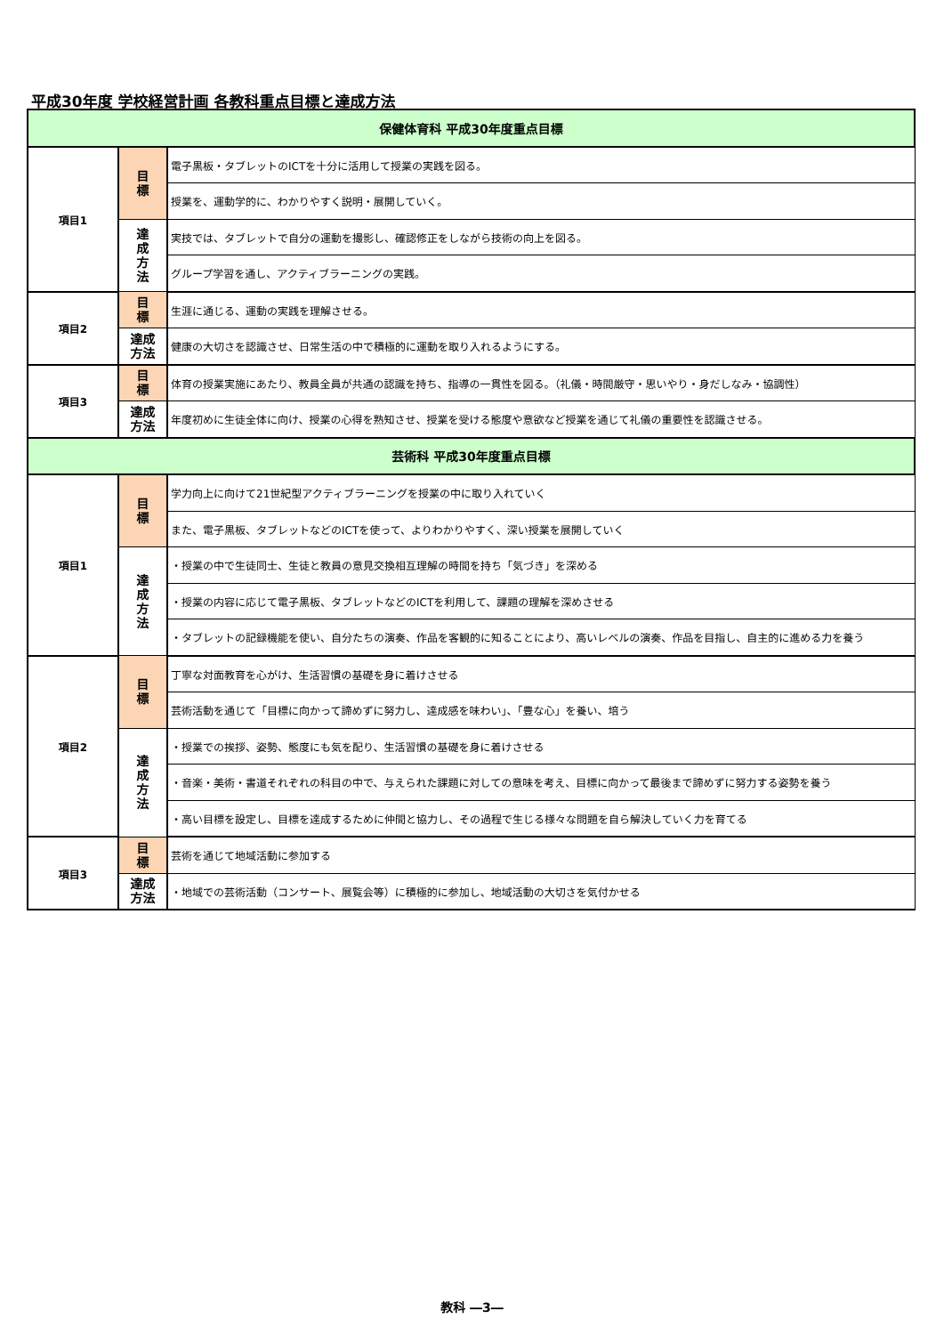平成30年度 学校経営計画 各教科重点目標と達成方法
| 保健体育科 平成30年度重点目標 | | |
| --- | --- | --- |
| 項目1 | 目 標 | 電子黒板・タブレットのICTを十分に活用して授業の実践を図る。 |
| | | 授業を、運動学的に、わかりやすく説明・展開していく。 |
| | 達 成 方 法 | 実技では、タブレットで自分の運動を撮影し、確認修正をしながら技術の向上を図る。 |
| | | グループ学習を通し、アクティブラーニングの実践。 |
| 項目2 | 目 標 | 生涯に通じる、運動の実践を理解させる。 |
| | 達成 方法 | 健康の大切さを認識させ、日常生活の中で積極的に運動を取り入れるようにする。 |
| 項目3 | 目 標 | 体育の授業実施にあたり、教員全員が共通の認識を持ち、指導の一貫性を図る。（礼儀・時間厳守・思いやり・身だしなみ・協調性） |
| | 達成 方法 | 年度初めに生徒全体に向け、授業の心得を熟知させ、授業を受ける態度や意欲など授業を通じて礼儀の重要性を認識させる。 |
| 芸術科 平成30年度重点目標 | | |
| 項目1 | 目 標 | 学力向上に向けて21世紀型アクティブラーニングを授業の中に取り入れていく |
| | | また、電子黒板、タブレットなどのICTを使って、よりわかりやすく、深い授業を展開していく |
| | 達 成 方 法 | ・授業の中で生徒同士、生徒と教員の意見交換相互理解の時間を持ち「気づき」を深める |
| | | ・授業の内容に応じて電子黒板、タブレットなどのICTを利用して、課題の理解を深めさせる |
| | | ・タブレットの記録機能を使い、自分たちの演奏、作品を客観的に知ることにより、高いレベルの演奏、作品を目指し、自主的に進める力を養う |
| 項目2 | 目 標 | 丁寧な対面教育を心がけ、生活習慣の基礎を身に着けさせる |
| | | 芸術活動を通じて「目標に向かって諦めずに努力し、達成感を味わい」、「豊な心」を養い、培う |
| | 達 成 方 法 | ・授業での挨拶、姿勢、態度にも気を配り、生活習慣の基礎を身に着けさせる |
| | | ・音楽・美術・書道それぞれの科目の中で、与えられた課題に対しての意味を考え、目標に向かって最後まで諦めずに努力する姿勢を養う |
| | | ・高い目標を設定し、目標を達成するために仲間と協力し、その過程で生じる様々な問題を自ら解決していく力を育てる |
| 項目3 | 目 標 | 芸術を通じて地域活動に参加する |
| | 達成 方法 | ・地域での芸術活動（コンサート、展覧会等）に積極的に参加し、地域活動の大切さを気付かせる |
教科 ―3―